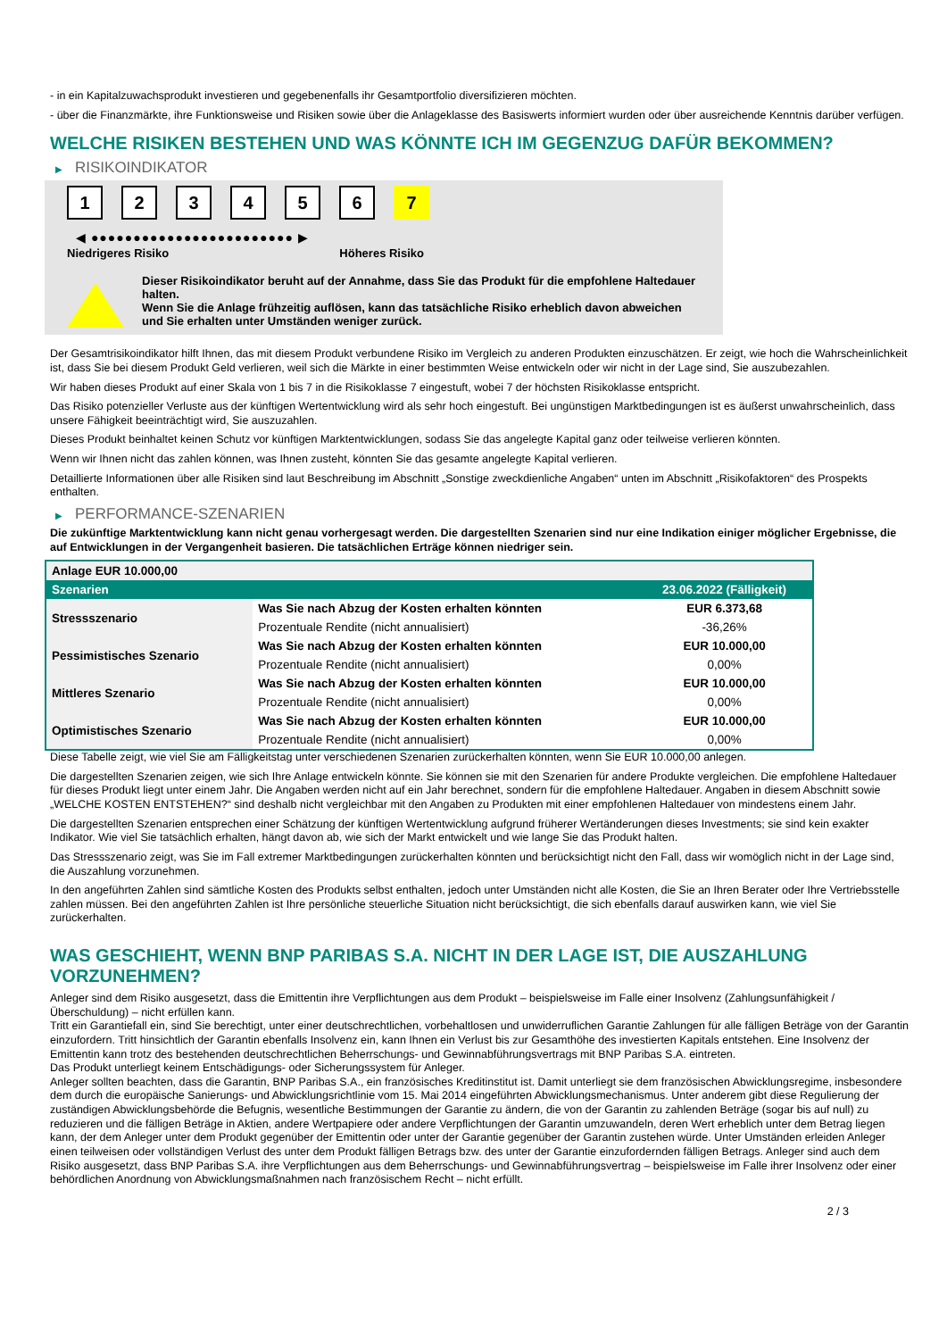- in ein Kapitalzuwachsprodukt investieren und gegebenenfalls ihr Gesamtportfolio diversifizieren möchten.
- über die Finanzmärkte, ihre Funktionsweise und Risiken sowie über die Anlageklasse des Basiswerts informiert wurden oder über ausreichende Kenntnis darüber verfügen.
WELCHE RISIKEN BESTEHEN UND WAS KÖNNTE ICH IM GEGENZUG DAFÜR BEKOMMEN?
▶ RISIKOINDIKATOR
1 2 3 4 5 6 7
◀ ●●●●●●●●●●●●●●●●●●●●●●●● ▶
Niedrigeres Risiko Höheres Risiko
Dieser Risikoindikator beruht auf der Annahme, dass Sie das Produkt für die empfohlene Haltedauer halten.
Wenn Sie die Anlage frühzeitig auflösen, kann das tatsächliche Risiko erheblich davon abweichen und Sie erhalten unter Umständen weniger zurück.
Der Gesamtrisikoindikator hilft Ihnen, das mit diesem Produkt verbundene Risiko im Vergleich zu anderen Produkten einzuschätzen. Er zeigt, wie hoch die Wahrscheinlichkeit ist, dass Sie bei diesem Produkt Geld verlieren, weil sich die Märkte in einer bestimmten Weise entwickeln oder wir nicht in der Lage sind, Sie auszubezahlen.
Wir haben dieses Produkt auf einer Skala von 1 bis 7 in die Risikoklasse 7 eingestuft, wobei 7 der höchsten Risikoklasse entspricht.
Das Risiko potenzieller Verluste aus der künftigen Wertentwicklung wird als sehr hoch eingestuft. Bei ungünstigen Marktbedingungen ist es äußerst unwahrscheinlich, dass unsere Fähigkeit beeinträchtigt wird, Sie auszuzahlen.
Dieses Produkt beinhaltet keinen Schutz vor künftigen Marktentwicklungen, sodass Sie das angelegte Kapital ganz oder teilweise verlieren könnten.
Wenn wir Ihnen nicht das zahlen können, was Ihnen zusteht, könnten Sie das gesamte angelegte Kapital verlieren.
Detaillierte Informationen über alle Risiken sind laut Beschreibung im Abschnitt „Sonstige zweckdienliche Angaben“ unten im Abschnitt „Risikofaktoren“ des Prospekts enthalten.
▶ PERFORMANCE-SZENARIEN
Die zukünftige Marktentwicklung kann nicht genau vorhergesagt werden. Die dargestellten Szenarien sind nur eine Indikation einiger möglicher Ergebnisse, die auf Entwicklungen in der Vergangenheit basieren. Die tatsächlichen Erträge können niedriger sein.
| Anlage EUR 10.000,00 | | |
| --- | --- | --- |
| Szenarien | | 23.06.2022 (Fälligkeit) |
| Stressszenario | Was Sie nach Abzug der Kosten erhalten könnten | EUR 6.373,68 |
| | Prozentuale Rendite (nicht annualisiert) | -36,26% |
| Pessimistisches Szenario | Was Sie nach Abzug der Kosten erhalten könnten | EUR 10.000,00 |
| | Prozentuale Rendite (nicht annualisiert) | 0,00% |
| Mittleres Szenario | Was Sie nach Abzug der Kosten erhalten könnten | EUR 10.000,00 |
| | Prozentuale Rendite (nicht annualisiert) | 0,00% |
| Optimistisches Szenario | Was Sie nach Abzug der Kosten erhalten könnten | EUR 10.000,00 |
| | Prozentuale Rendite (nicht annualisiert) | 0,00% |
Diese Tabelle zeigt, wie viel Sie am Fälligkeitstag unter verschiedenen Szenarien zurückerhalten könnten, wenn Sie EUR 10.000,00 anlegen.
Die dargestellten Szenarien zeigen, wie sich Ihre Anlage entwickeln könnte. Sie können sie mit den Szenarien für andere Produkte vergleichen. Die empfohlene Haltedauer für dieses Produkt liegt unter einem Jahr. Die Angaben werden nicht auf ein Jahr berechnet, sondern für die empfohlene Haltedauer. Angaben in diesem Abschnitt sowie „WELCHE KOSTEN ENTSTEHEN?“ sind deshalb nicht vergleichbar mit den Angaben zu Produkten mit einer empfohlenen Haltedauer von mindestens einem Jahr.
Die dargestellten Szenarien entsprechen einer Schätzung der künftigen Wertentwicklung aufgrund früherer Wertänderungen dieses Investments; sie sind kein exakter Indikator. Wie viel Sie tatsächlich erhalten, hängt davon ab, wie sich der Markt entwickelt und wie lange Sie das Produkt halten.
Das Stressszenario zeigt, was Sie im Fall extremer Marktbedingungen zurückerhalten könnten und berücksichtigt nicht den Fall, dass wir womöglich nicht in der Lage sind, die Auszahlung vorzunehmen.
In den angeführten Zahlen sind sämtliche Kosten des Produkts selbst enthalten, jedoch unter Umständen nicht alle Kosten, die Sie an Ihren Berater oder Ihre Vertriebsstelle zahlen müssen. Bei den angeführten Zahlen ist Ihre persönliche steuerliche Situation nicht berücksichtigt, die sich ebenfalls darauf auswirken kann, wie viel Sie zurückerhalten.
WAS GESCHIEHT, WENN BNP PARIBAS S.A. NICHT IN DER LAGE IST, DIE AUSZAHLUNG VORZUNEHMEN?
Anleger sind dem Risiko ausgesetzt, dass die Emittentin ihre Verpflichtungen aus dem Produkt – beispielsweise im Falle einer Insolvenz (Zahlungsunfähigkeit / Überschuldung) – nicht erfüllen kann.
Tritt ein Garantiefall ein, sind Sie berechtigt, unter einer deutschrechtlichen, vorbehaltlosen und unwiderruflichen Garantie Zahlungen für alle fälligen Beträge von der Garantin einzufordern. Tritt hinsichtlich der Garantin ebenfalls Insolvenz ein, kann Ihnen ein Verlust bis zur Gesamthöhe des investierten Kapitals entstehen. Eine Insolvenz der Emittentin kann trotz des bestehenden deutschrechtlichen Beherrschungs- und Gewinnabführungsvertrags mit BNP Paribas S.A. eintreten.
Das Produkt unterliegt keinem Entschädigungs- oder Sicherungssystem für Anleger.
Anleger sollten beachten, dass die Garantin, BNP Paribas S.A., ein französisches Kreditinstitut ist. Damit unterliegt sie dem französischen Abwicklungsregime, insbesondere dem durch die europäische Sanierungs- und Abwicklungsrichtlinie vom 15. Mai 2014 eingeführten Abwicklungsmechanismus. Unter anderem gibt diese Regulierung der zuständigen Abwicklungsbehörde die Befugnis, wesentliche Bestimmungen der Garantie zu ändern, die von der Garantin zu zahlenden Beträge (sogar bis auf null) zu reduzieren und die fälligen Beträge in Aktien, andere Wertpapiere oder andere Verpflichtungen der Garantin umzuwandeln, deren Wert erheblich unter dem Betrag liegen kann, der dem Anleger unter dem Produkt gegenüber der Emittentin oder unter der Garantie gegenüber der Garantin zustehen würde. Unter Umständen erleiden Anleger einen teilweisen oder vollständigen Verlust des unter dem Produkt fälligen Betrags bzw. des unter der Garantie einzufordernden fälligen Betrags. Anleger sind auch dem Risiko ausgesetzt, dass BNP Paribas S.A. ihre Verpflichtungen aus dem Beherrschungs- und Gewinnabführungsvertrag – beispielsweise im Falle ihrer Insolvenz oder einer behördlichen Anordnung von Abwicklungsmaßnahmen nach französischem Recht – nicht erfüllt.
2 / 3